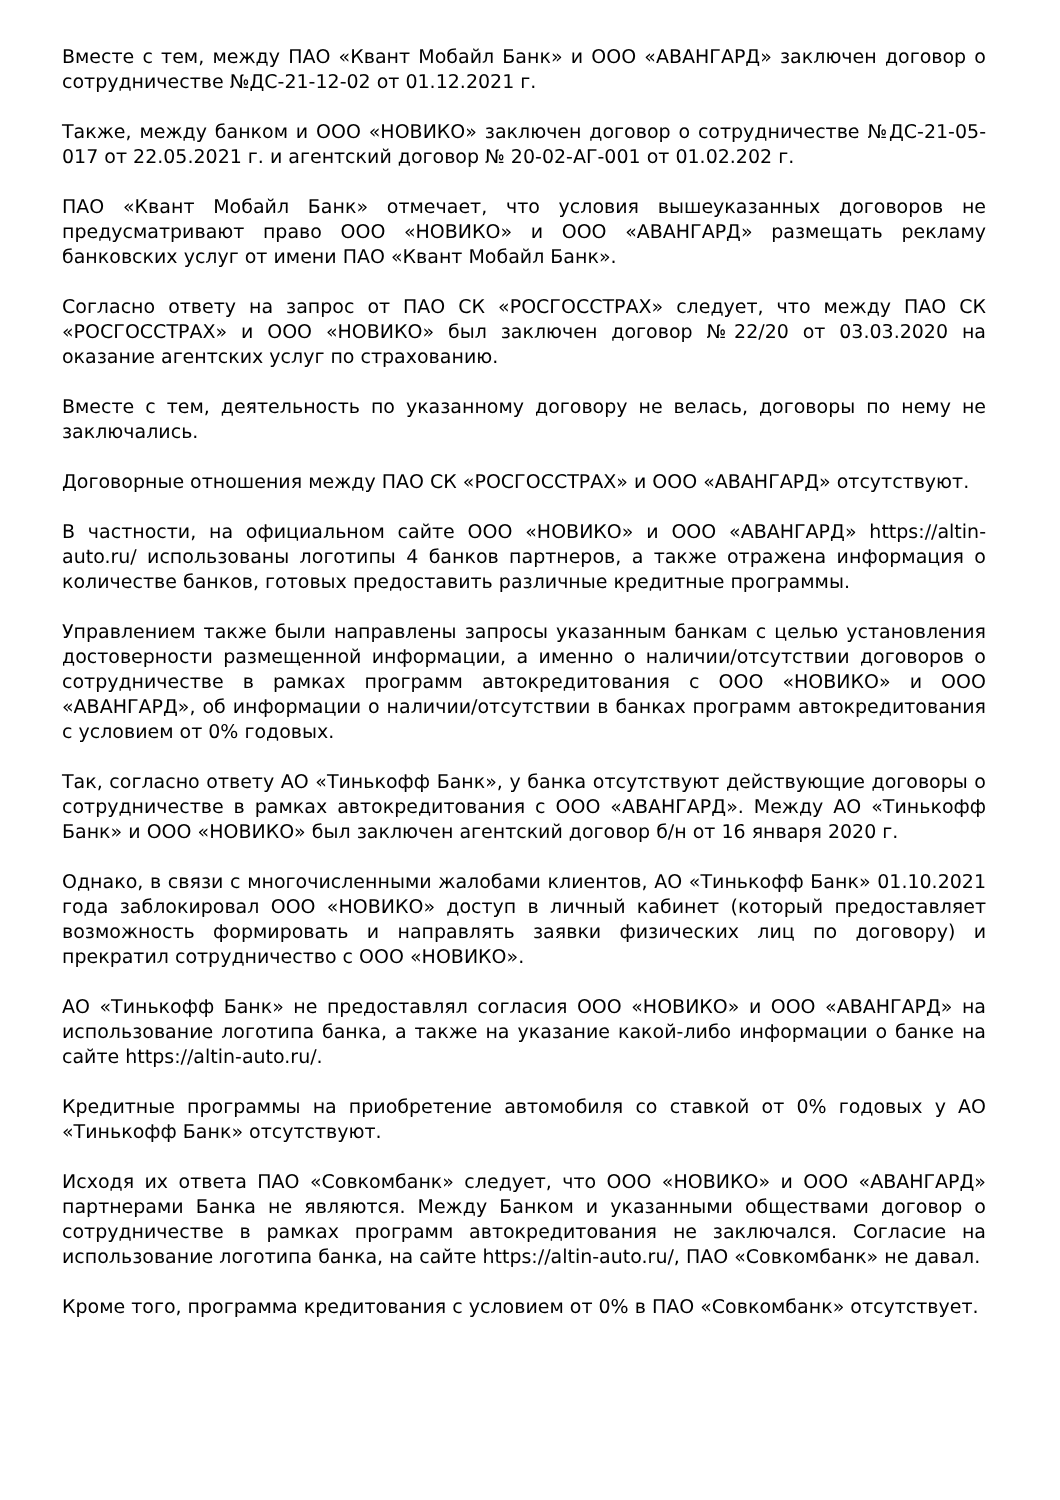Вместе с тем, между ПАО «Квант Мобайл Банк» и ООО «АВАНГАРД» заключен договор о сотрудничестве №ДС-21-12-02 от 01.12.2021 г.
Также, между банком и ООО «НОВИКО» заключен договор о сотрудничестве №ДС-21-05-017 от 22.05.2021 г. и агентский договор № 20-02-АГ-001 от 01.02.202 г.
ПАО «Квант Мобайл Банк» отмечает, что условия вышеуказанных договоров не предусматривают право ООО «НОВИКО» и ООО «АВАНГАРД» размещать рекламу банковских услуг от имени ПАО «Квант Мобайл Банк».
Согласно ответу на запрос от ПАО СК «РОСГОССТРАХ» следует, что между ПАО СК «РОСГОССТРАХ» и ООО «НОВИКО» был заключен договор №22/20 от 03.03.2020 на оказание агентских услуг по страхованию.
Вместе с тем, деятельность по указанному договору не велась, договоры по нему не заключались.
Договорные отношения между ПАО СК «РОСГОССТРАХ» и ООО «АВАНГАРД» отсутствуют.
В частности, на официальном сайте ООО «НОВИКО» и ООО «АВАНГАРД» https://altin-auto.ru/ использованы логотипы 4 банков партнеров, а также отражена информация о количестве банков, готовых предоставить различные кредитные программы.
Управлением также были направлены запросы указанным банкам с целью установления достоверности размещенной информации, а именно о наличии/отсутствии договоров о сотрудничестве в рамках программ автокредитования с ООО «НОВИКО» и ООО «АВАНГАРД», об информации о наличии/отсутствии в банках программ автокредитования с условием от 0% годовых.
Так, согласно ответу АО «Тинькофф Банк», у банка отсутствуют действующие договоры о сотрудничестве в рамках автокредитования с ООО «АВАНГАРД». Между АО «Тинькофф Банк» и ООО «НОВИКО» был заключен агентский договор б/н от 16 января 2020 г.
Однако, в связи с многочисленными жалобами клиентов, АО «Тинькофф Банк» 01.10.2021 года заблокировал ООО «НОВИКО» доступ в личный кабинет (который предоставляет возможность формировать и направлять заявки физических лиц по договору) и прекратил сотрудничество с ООО «НОВИКО».
АО «Тинькофф Банк» не предоставлял согласия ООО «НОВИКО» и ООО «АВАНГАРД» на использование логотипа банка, а также на указание какой-либо информации о банке на сайте https://altin-auto.ru/.
Кредитные программы на приобретение автомобиля со ставкой от 0% годовых у АО «Тинькофф Банк» отсутствуют.
Исходя их ответа ПАО «Совкомбанк» следует, что ООО «НОВИКО» и ООО «АВАНГАРД» партнерами Банка не являются. Между Банком и указанными обществами договор о сотрудничестве в рамках программ автокредитования не заключался. Согласие на использование логотипа банка, на сайте https://altin-auto.ru/, ПАО «Совкомбанк» не давал.
Кроме того, программа кредитования с условием от 0% в ПАО «Совкомбанк» отсутствует.